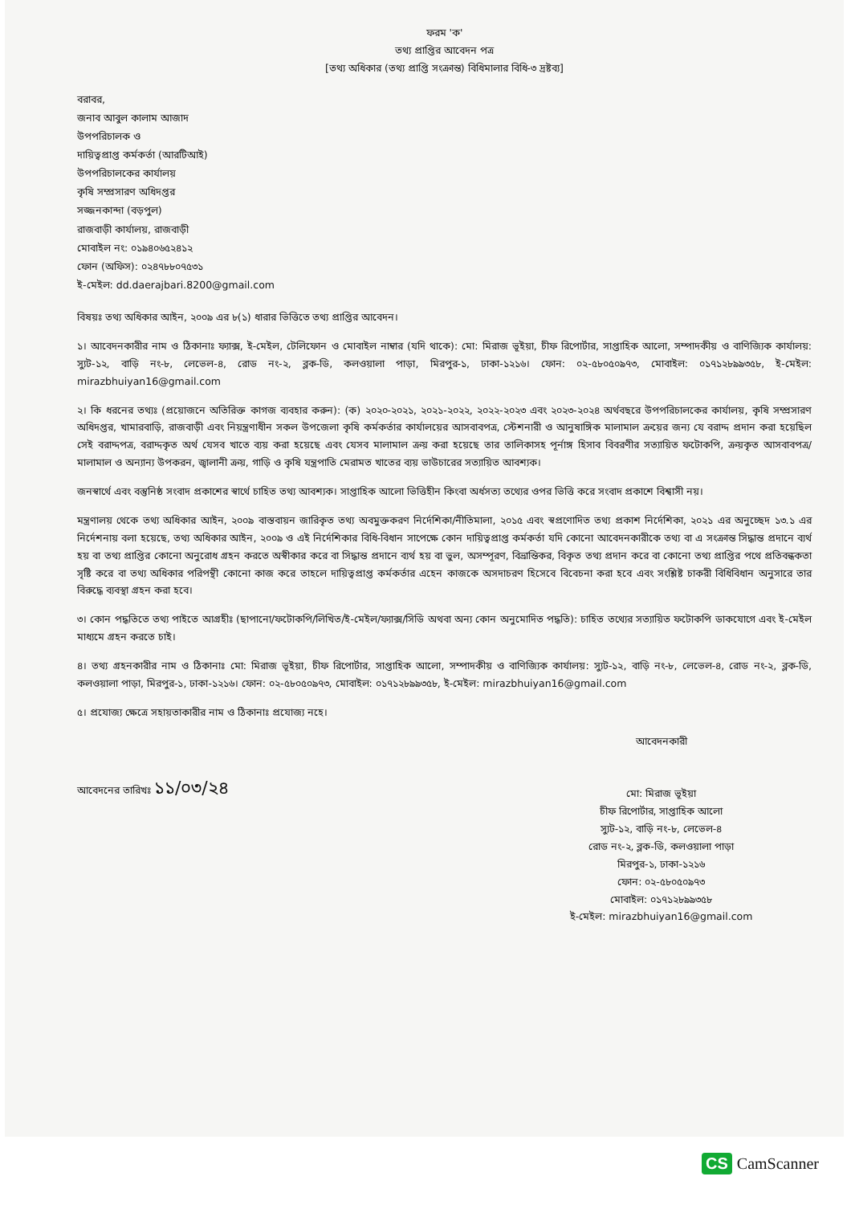ফরম 'ক'
তথ্য প্রাপ্তির আবেদন পত্র
[তথ্য অধিকার (তথ্য প্রাপ্তি সংক্রান্ত) বিধিমালার বিধি-৩ দ্রষ্টব্য]
বরাবর,
জনাব আবুল কালাম আজাদ
উপপরিচালক ও
দায়িত্বপ্রাপ্ত কর্মকর্তা (আরটিআই)
উপপরিচালকের কার্যালয়
কৃষি সম্প্রসারণ অধিদপ্তর
সজ্জনকান্দা (বড়পুল)
রাজবাড়ী কার্যালয়, রাজবাড়ী
মোবাইল নং: ০১৯৪০৬৫২৪১২
ফোন (অফিস): ০২৪৭৮৮০৭৫৩১
ই-মেইল: dd.daerajbari.8200@gmail.com
বিষয়ঃ তথ্য অধিকার আইন, ২০০৯ এর ৮(১) ধারার ভিত্তিতে তথ্য প্রাপ্তির আবেদন।
১। আবেদনকারীর নাম ও ঠিকানাঃ ফ্যাক্স, ই-মেইল, টেলিফোন ও মোবাইল নাম্বার (যদি থাকে): মো: মিরাজ ভূইয়া, চীফ রিপোর্টার, সাপ্তাহিক আলো, সম্পাদকীয় ও বাণিজ্যিক কার্যালয়: স্যুট-১২, বাড়ি নং-৮, লেভেল-৪, রোড নং-২, ব্লক-ডি, কলওয়ালা পাড়া, মিরপুর-১, ঢাকা-১২১৬। ফোন: ০২-৫৮০৫০৯৭৩, মোবাইল: ০১৭১২৮৯৯৩৫৮, ই-মেইল: mirazbhuiyan16@gmail.com
২। কি ধরনের তথ্যঃ (প্রয়োজনে অতিরিক্ত কাগজ ব্যবহার করুন): (ক) ২০২০-২০২১, ২০২১-২০২২, ২০২২-২০২৩ এবং ২০২৩-২০২৪ অর্থবছরে উপপরিচালকের কার্যালয়, কৃষি সম্প্রসারণ অধিদপ্তর, খামারবাড়ি, রাজবাড়ী এবং নিয়ন্ত্রণাধীন সকল উপজেলা কৃষি কর্মকর্তার কার্যালয়ের আসবাবপত্র, স্টেশনারী ও আনুষাঙ্গিক মালামাল ক্রয়ের জন্য যে বরাদ্দ প্রদান করা হয়েছিল সেই বরাদ্দপত্র, বরাদ্দকৃত অর্থ যেসব খাতে ব্যয় করা হয়েছে এবং যেসব মালামাল ক্রয় করা হয়েছে তার তালিকাসহ পূর্নাঙ্গ হিসাব বিবরণীর সত্যায়িত ফটোকপি, ক্রয়কৃত আসবাবপত্র/মালামাল ও অন্যান্য উপকরন, জ্বালানী ক্রয়, গাড়ি ও কৃষি যন্ত্রপাতি মেরামত খাতের ব্যয় ভাউচারের সত্যায়িত আবশ্যক।
জনস্বার্থে এবং বস্তুনিষ্ঠ সংবাদ প্রকাশের স্বার্থে চাহিত তথ্য আবশ্যক। সাপ্তাহিক আলো ভিত্তিহীন কিংবা অর্ধসত্য তথ্যের ওপর ভিত্তি করে সংবাদ প্রকাশে বিশ্বাসী নয়।
মন্ত্রণালয় থেকে তথ্য অধিকার আইন, ২০০৯ বাস্তবায়ন জারিকৃত তথ্য অবমুক্তকরণ নির্দেশিকা/নীতিমালা, ২০১৫ এবং স্বপ্রণোদিত তথ্য প্রকাশ নির্দেশিকা, ২০২১ এর অনুচ্ছেদ ১৩.১ এর নির্দেশনায় বলা হয়েছে, তথ্য অধিকার আইন, ২০০৯ ও এই নির্দেশিকার বিধি-বিধান সাপেক্ষে কোন দায়িত্বপ্রাপ্ত কর্মকর্তা যদি কোনো আবেদনকারীকে তথ্য বা এ সংক্রান্ত সিদ্ধান্ত প্রদানে ব্যর্থ হয় বা তথ্য প্রাপ্তির কোনো অনুরোধ গ্রহন করতে অস্বীকার করে বা সিদ্ধান্ত প্রদানে ব্যর্থ হয় বা ভুল, অসম্পূরণ, বিভ্রান্তিকর, বিকৃত তথ্য প্রদান করে বা কোনো তথ্য প্রাপ্তির পথে প্রতিবন্ধকতা সৃষ্টি করে বা তথ্য অধিকার পরিপন্থী কোনো কাজ করে তাহলে দায়িত্বপ্রাপ্ত কর্মকর্তার এহেন কাজকে অসদাচরণ হিসেবে বিবেচনা করা হবে এবং সংশ্লিষ্ট চাকরী বিধিবিধান অনুসারে তার বিরুদ্ধে ব্যবস্থা গ্রহন করা হবে।
৩। কোন পদ্ধতিতে তথ্য পাইতে আগ্রহীঃ (ছাপানো/ফটোকপি/লিখিত/ই-মেইল/ফ্যাক্স/সিডি অথবা অন্য কোন অনুমোদিত পদ্ধতি): চাহিত তথ্যের সত্যায়িত ফটোকপি ডাকযোগে এবং ই-মেইল মাধ্যমে গ্রহন করতে চাই।
৪। তথ্য গ্রহনকারীর নাম ও ঠিকানাঃ মো: মিরাজ ভূইয়া, চীফ রিপোর্টার, সাপ্তাহিক আলো, সম্পাদকীয় ও বাণিজ্যিক কার্যালয়: স্যুট-১২, বাড়ি নং-৮, লেভেল-৪, রোড নং-২, ব্লক-ডি, কলওয়ালা পাড়া, মিরপুর-১, ঢাকা-১২১৬। ফোন: ০২-৫৮০৫০৯৭৩, মোবাইল: ০১৭১২৮৯৯৩৫৮, ই-মেইল: mirazbhuiyan16@gmail.com
৫। প্রযোজ্য ক্ষেত্রে সহায়তাকারীর নাম ও ঠিকানাঃ প্রযোজ্য নহে।
আবেদনকারী
মো: মিরাজ ভূইয়া
চীফ রিপোর্টার, সাপ্তাহিক আলো
স্যুট-১২, বাড়ি নং-৮, লেভেল-৪
রোড নং-২, ব্লক-ডি, কলওয়ালা পাড়া
মিরপুর-১, ঢাকা-১২১৬
ফোন: ০২-৫৮০৫০৯৭৩
মোবাইল: ০১৭১২৮৯৯৩৫৮
ই-মেইল: mirazbhuiyan16@gmail.com
আবেদনের তারিখঃ ১১/০৩/২৪
CS CamScanner